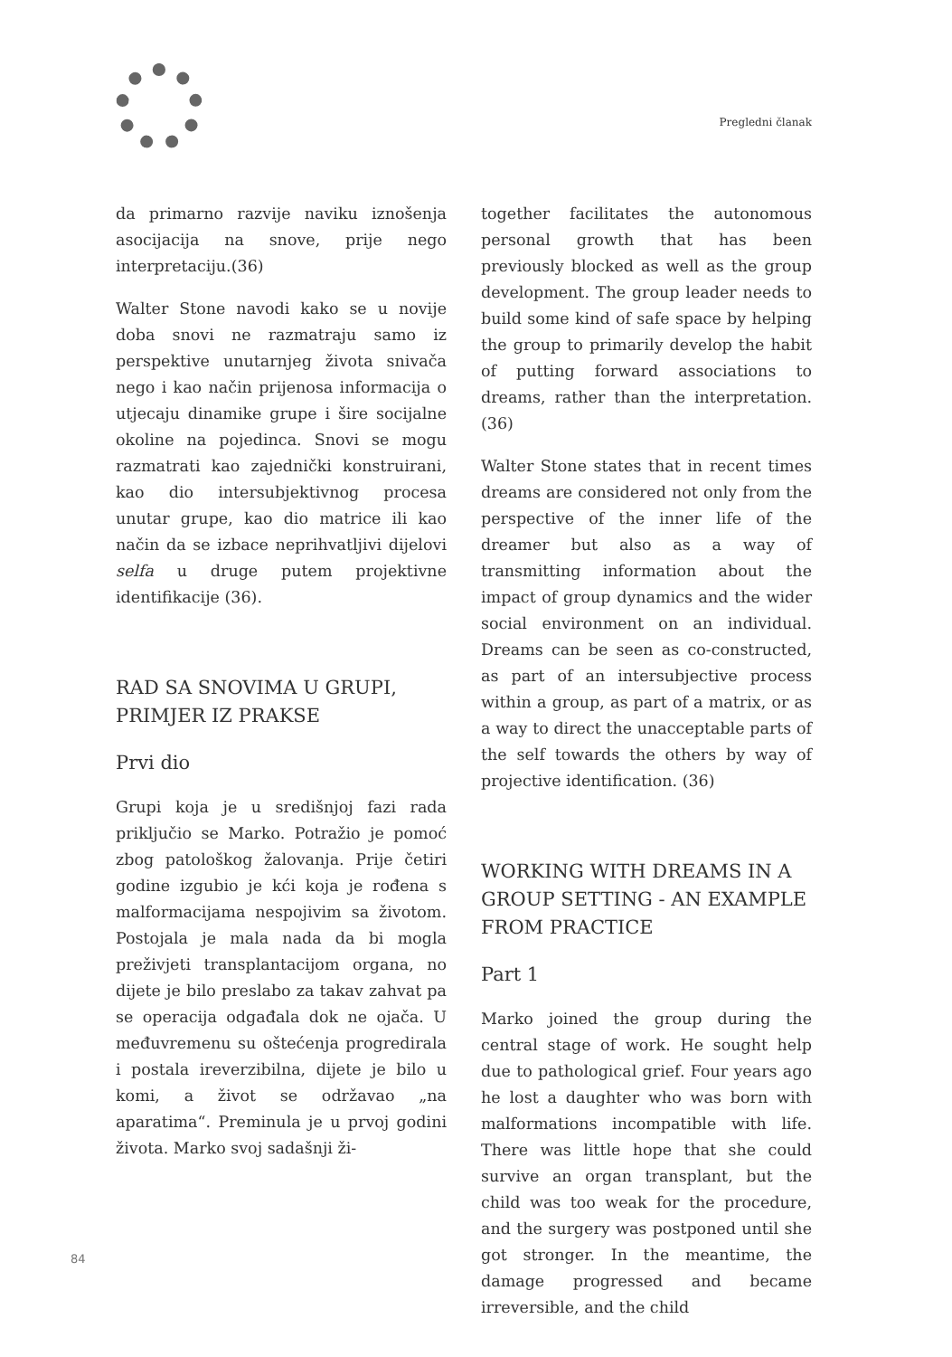Pregledni članak
da primarno razvije naviku iznošenja asocijacija na snove, prije nego interpretaciju.(36)
Walter Stone navodi kako se u novije doba snovi ne razmatraju samo iz perspektive unutarnjeg života snivača nego i kao način prijenosa informacija o utjecaju dinamike grupe i šire socijalne okoline na pojedinca. Snovi se mogu razmatrati kao zajednički konstruirani, kao dio intersubjektivnog procesa unutar grupe, kao dio matrice ili kao način da se izbace neprihvatljivi dijelovi selfa u druge putem projektivne identifikacije (36).
RAD SA SNOVIMA U GRUPI, PRIMJER IZ PRAKSE
Prvi dio
Grupi koja je u središnjoj fazi rada priključio se Marko. Potražio je pomoć zbog patološkog žalovanja. Prije četiri godine izgubio je kći koja je rođena s malformacijama nespojivim sa životom. Postojala je mala nada da bi mogla preživjeti transplantacijom organa, no dijete je bilo preslabo za takav zahvat pa se operacija odgađala dok ne ojača. U međuvremenu su oštećenja progredirala i postala ireverzibilna, dijete je bilo u komi, a život se održavao „na aparatima“. Preminula je u prvoj godini života. Marko svoj sadašnji ži-
together facilitates the autonomous personal growth that has been previously blocked as well as the group development. The group leader needs to build some kind of safe space by helping the group to primarily develop the habit of putting forward associations to dreams, rather than the interpretation. (36)
Walter Stone states that in recent times dreams are considered not only from the perspective of the inner life of the dreamer but also as a way of transmitting information about the impact of group dynamics and the wider social environment on an individual. Dreams can be seen as co-constructed, as part of an intersubjective process within a group, as part of a matrix, or as a way to direct the unacceptable parts of the self towards the others by way of projective identification. (36)
WORKING WITH DREAMS IN A GROUP SETTING - AN EXAMPLE FROM PRACTICE
Part 1
Marko joined the group during the central stage of work. He sought help due to pathological grief. Four years ago he lost a daughter who was born with malformations incompatible with life. There was little hope that she could survive an organ transplant, but the child was too weak for the procedure, and the surgery was postponed until she got stronger. In the meantime, the damage progressed and became irreversible, and the child
84